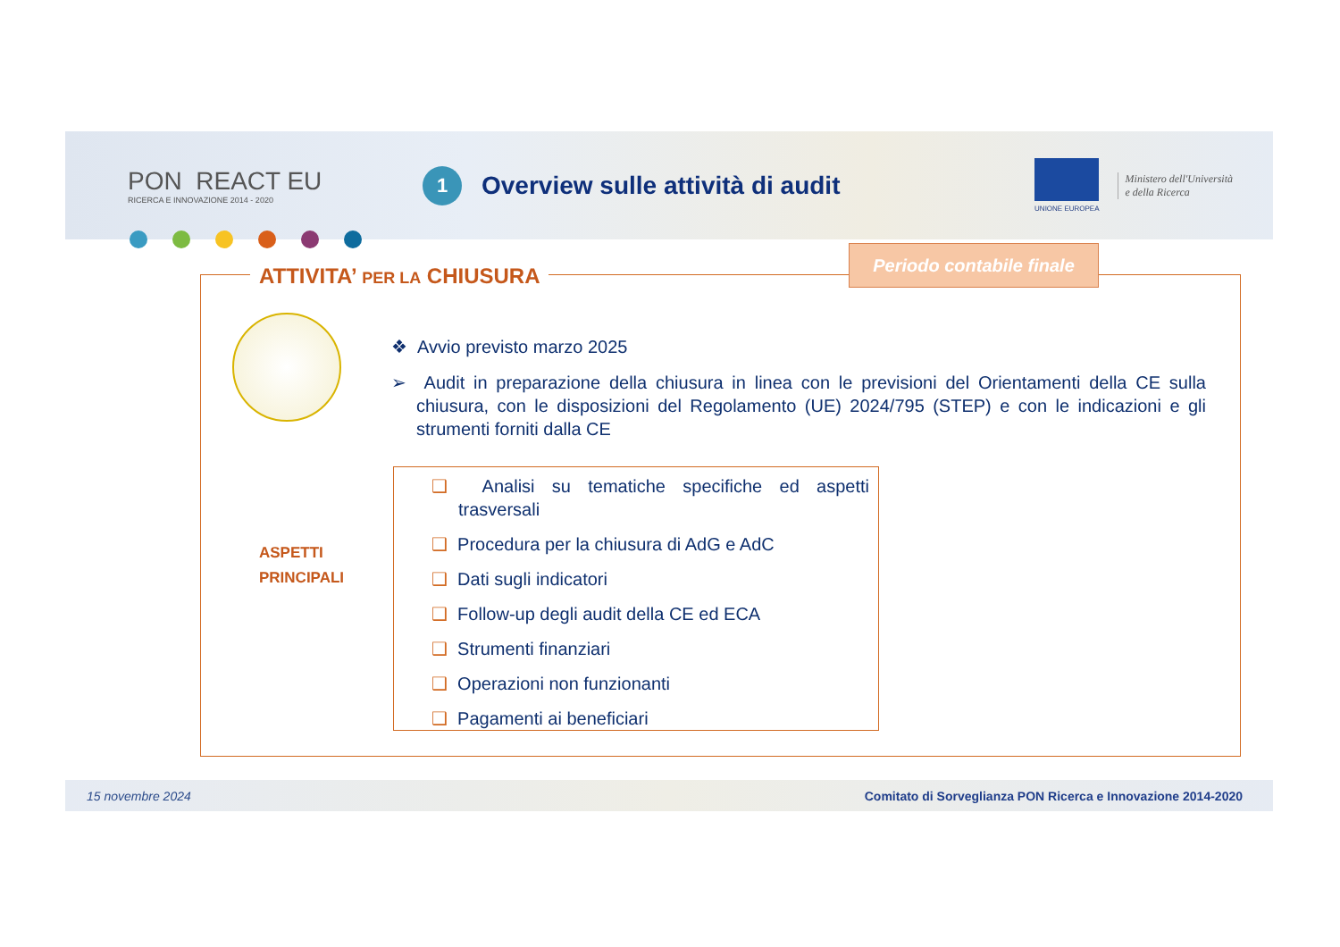PON REACT EU
RICERCA E INNOVAZIONE 2014 - 2020
1
Overview sulle attività di audit
UNIONE EUROPEA
Ministero dell'Università
e della Ricerca
ATTIVITA’ PER LA CHIUSURA
Periodo contabile finale
ASPETTI
PRINCIPALI
❖ Avvio previsto marzo 2025
➢ Audit in preparazione della chiusura in linea con le previsioni del Orientamenti della CE sulla chiusura, con le disposizioni del Regolamento (UE) 2024/795 (STEP) e con le indicazioni e gli strumenti forniti dalla CE
❑ Analisi su tematiche specifiche ed aspetti trasversali
❑ Procedura per la chiusura di AdG e AdC
❑ Dati sugli indicatori
❑ Follow-up degli audit della CE ed ECA
❑ Strumenti finanziari
❑ Operazioni non funzionanti
❑ Pagamenti ai beneficiari
15 novembre 2024 Comitato di Sorveglianza PON Ricerca e Innovazione 2014-2020